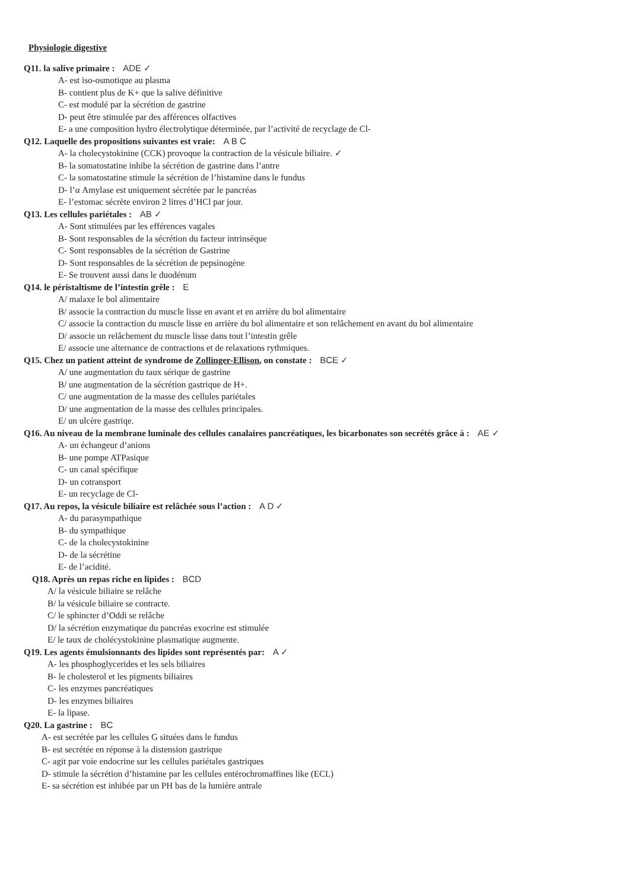Physiologie digestive
Q11. la salive primaire : ADE ✓
A- est iso-osmotique au plasma
B- contient plus de K+ que la salive définitive
C- est modulé par la sécrétion de gastrine
D- peut être stimulée par des afférences olfactives
E- a une composition hydro électrolytique déterminée, par l’activité de recyclage de Cl-
Q12. Laquelle des propositions suivantes est vraie: A B C
A- la cholecystokinine (CCK) provoque la contraction de la vésicule biliaire. ✓
B- la somatostatine inhibe la sécrétion de gastrine dans l’antre
C- la somatostatine stimule la sécrétion de l’histamine dans le fundus
D- l’α Amylase est uniquement sécrétée par le pancréas
E- l’estomac sécrète environ 2 litres d’HCl par jour.
Q13. Les cellules pariétales : AB ✓
A- Sont stimulées par les efférences vagales
B- Sont responsables de la sécrétion du facteur intrinsèque
C- Sont responsables de la sécrétion de Gastrine
D- Sont responsables de la sécrétion de pepsinogène
E- Se trouvent aussi dans le duodénum
Q14. le péristaltisme de l’intestin grêle : E
A/ malaxe le bol alimentaire
B/ associe la contraction du muscle lisse en avant et en arrière du bol alimentaire
C/ associe la contraction du muscle lisse en arrière du bol alimentaire et son relâchement en avant du bol alimentaire
D/ associe un relâchement du muscle lisse dans tout l’intestin grêle
E/ associe une alternance de contractions et de relaxations rythmiques.
Q15. Chez un patient atteint de syndrome de Zollinger-Ellison, on constate : BCE ✓
A/ une augmentation du taux sérique de gastrine
B/ une augmentation de la sécrétion gastrique de H+.
C/ une augmentation de la masse des cellules pariétales
D/ une augmentation de la masse des cellules principales.
E/ un ulcère gastriqe.
Q16. Au niveau de la membrane luminale des cellules canalaires pancréatiques, les bicarbonates son secrétés grâce à : AE ✓
A- un échangeur d’anions
B- une pompe ATPasique
C- un canal spécifique
D- un cotransport
E- un recyclage de Cl-
Q17. Au repos, la vésicule biliaire est relâchée sous l’action : A D ✓
A- du parasympathique
B- du sympathique
C- de la cholecystokinine
D- de la sécrétine
E- de l’acidité.
Q18. Après un repas riche en lipides : BCD
A/ la vésicule biliaire se relâche
B/ la vésicule biliaire se contracte.
C/ le sphincter d’Oddi se relâche
D/ la sécrétion enzymatique du pancréas exocrine est stimulée
E/ le taux de cholécystokinine plasmatique augmente.
Q19. Les agents émulsionnants des lipides sont représentés par: A ✓
A- les phosphoglycerides et les sels biliaires
B- le cholesterol et les pigments biliaires
C- les enzymes pancréatiques
D- les enzymes biliaires
E- la lipase.
Q20. La gastrine : BC
A- est secrétée par les cellules G situées dans le fundus
B- est secrétée en réponse à la distension gastrique
C- agit par voie endocrine sur les cellules pariétales gastriques
D- stimule la sécrétion d’histamine par les cellules entérochromaffines like (ECL)
E- sa sécrétion est inhibée par un PH bas de la lumière antrale